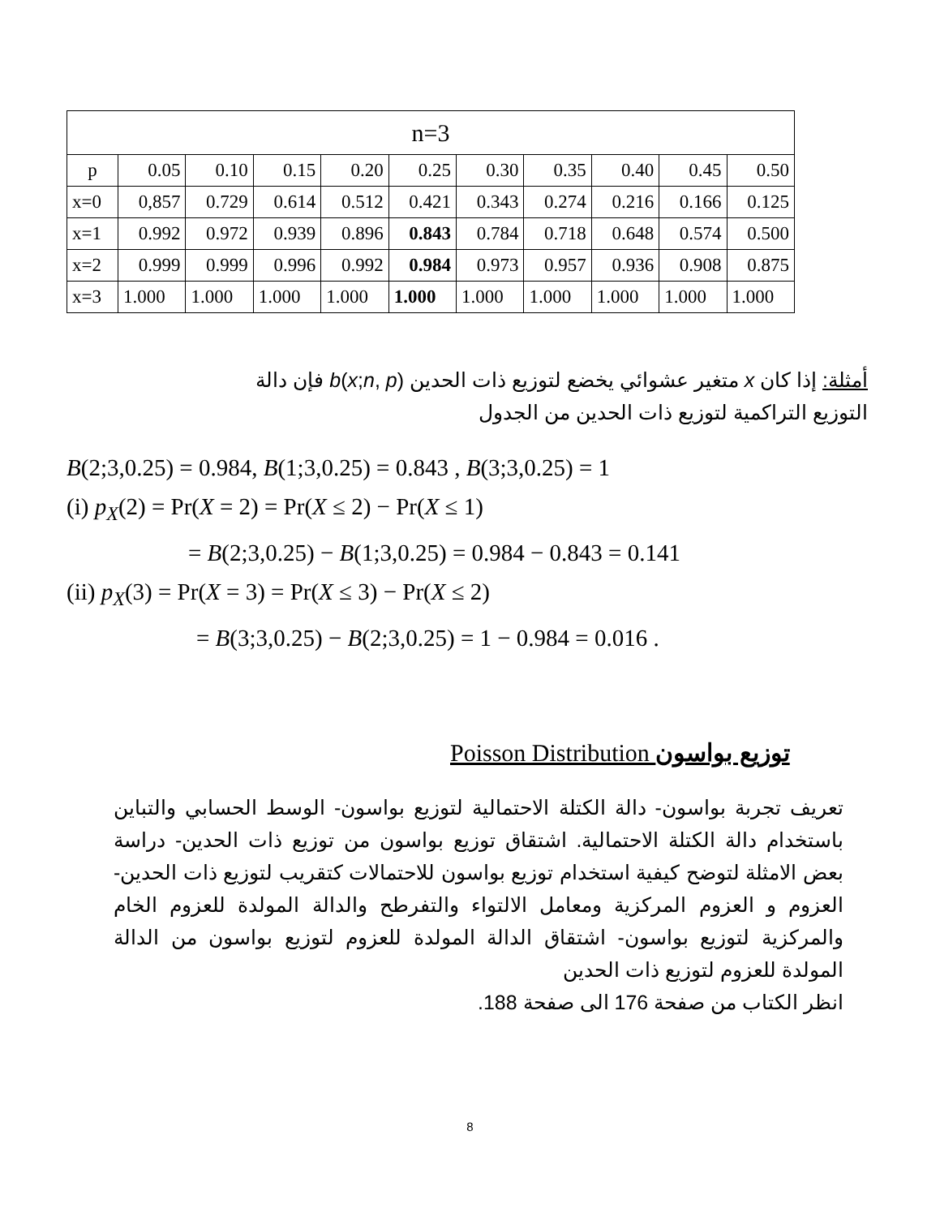| n=3 | | | | | | | | | | |
| --- | --- | --- | --- | --- | --- | --- | --- | --- | --- | --- |
| p | 0.05 | 0.10 | 0.15 | 0.20 | 0.25 | 0.30 | 0.35 | 0.40 | 0.45 | 0.50 |
| x=0 | 0,857 | 0.729 | 0.614 | 0.512 | 0.421 | 0.343 | 0.274 | 0.216 | 0.166 | 0.125 |
| x=1 | 0.992 | 0.972 | 0.939 | 0.896 | 0.843 | 0.784 | 0.718 | 0.648 | 0.574 | 0.500 |
| x=2 | 0.999 | 0.999 | 0.996 | 0.992 | 0.984 | 0.973 | 0.957 | 0.936 | 0.908 | 0.875 |
| x=3 | 1.000 | 1.000 | 1.000 | 1.000 | 1.000 | 1.000 | 1.000 | 1.000 | 1.000 | 1.000 |
أمثلة: إذا كان x متغير عشوائي يخضع لتوزيع ذات الحدين b(x;n, p) فإن دالة
التوزيع التراكمية لتوزيع ذات الحدين من الجدول
B(2;3,0.25) = 0.984, B(1;3,0.25) = 0.843 , B(3;3,0.25) = 1
(i) p<sub>X</sub>(2) = Pr(X = 2) = Pr(X ≤ 2) − Pr(X ≤ 1)
= B(2;3,0.25) − B(1;3,0.25) = 0.984 − 0.843 = 0.141
(ii) p<sub>X</sub>(3) = Pr(X = 3) = Pr(X ≤ 3) − Pr(X ≤ 2)
= B(3;3,0.25) − B(2;3,0.25) = 1 − 0.984 = 0.016 .
Poisson Distribution توزيع بواسون
تعريف تجربة بواسون- دالة الكتلة الاحتمالية لتوزيع بواسون- الوسط الحسابي والتباين باستخدام دالة الكتلة الاحتمالية. اشتقاق توزيع بواسون من توزيع ذات الحدين- دراسة بعض الامثلة لتوضح كيفية استخدام توزيع بواسون للاحتمالات كتقريب لتوزيع ذات الحدين- العزوم و العزوم المركزية ومعامل الالتواء والتفرطح والدالة المولدة للعزوم الخام والمركزية لتوزيع بواسون- اشتقاق الدالة المولدة للعزوم لتوزيع بواسون من الدالة المولدة للعزوم لتوزيع ذات الحدين
انظر الكتاب من صفحة 176 الى صفحة 188.
8